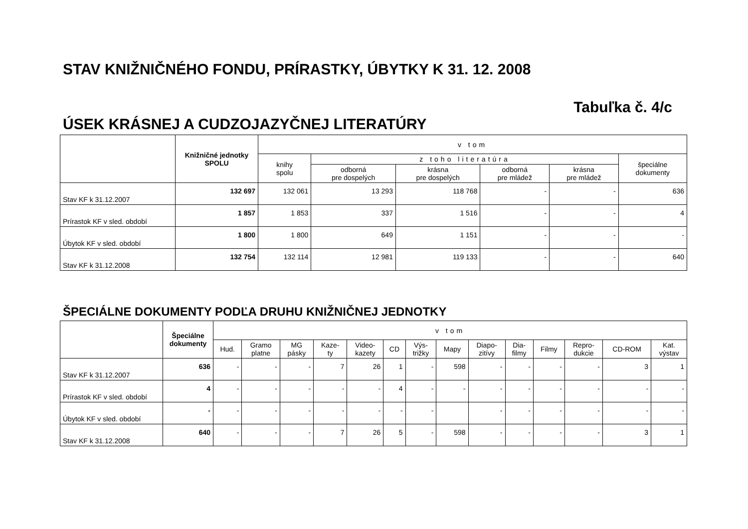STAV KNIŽNIČNÉHO FONDU, PRÍRASTKY, ÚBYTKY K 31. 12. 2008
Tabuľka č. 4/c
ÚSEK KRÁSNEJ A CUDZOJAZYČNEJ LITERATÚRY
| | Knižničné jednotky SPOLU | v tom | | | | | |
| --- | --- | --- | --- | --- | --- | --- | --- |
| | | knihy spolu | z toho literatúra | | | | špeciálne dokumenty |
| | | | odborná pre dospelých | krásna pre dospelých | odborná pre mládež | krásna pre mládež | |
| Stav KF k 31.12.2007 | 132 697 | 132 061 | 13 293 | 118 768 | - | - | 636 |
| Prírastok KF v sled. období | 1 857 | 1 853 | 337 | 1 516 | - | - | 4 |
| Úbytok KF v sled. období | 1 800 | 1 800 | 649 | 1 151 | - | - | - |
| Stav KF k 31.12.2008 | 132 754 | 132 114 | 12 981 | 119 133 | - | - | 640 |
ŠPECIÁLNE DOKUMENTY PODĽA DRUHU KNIŽNIČNEJ JEDNOTKY
| | Špeciálne dokumenty | v tom | | | | | | | | | | | | | |
| --- | --- | --- | --- | --- | --- | --- | --- | --- | --- | --- | --- | --- | --- | --- | --- |
| | | Hud. | Gramo platne | MG pásky | Kaze- ty | Video- kazety | CD | Výs- trižky | Mapy | Diapo- zitívy | Dia- filmy | Filmy | Repro- dukcie | CD-ROM | Kat. výstav |
| Stav KF k 31.12.2007 | 636 | - | - | - | 7 | 26 | 1 | - | 598 | - | - | - | - | 3 | 1 |
| Prírastok KF v sled. období | 4 | - | - | - | - | - | 4 | - | - | - | - | - | - | - | - |
| Úbytok KF v sled. období | - | - | - | - | - | - | - | - | | - | - | - | - | - | - |
| Stav KF k 31.12.2008 | 640 | - | - | - | 7 | 26 | 5 | - | 598 | - | - | - | - | 3 | 1 |